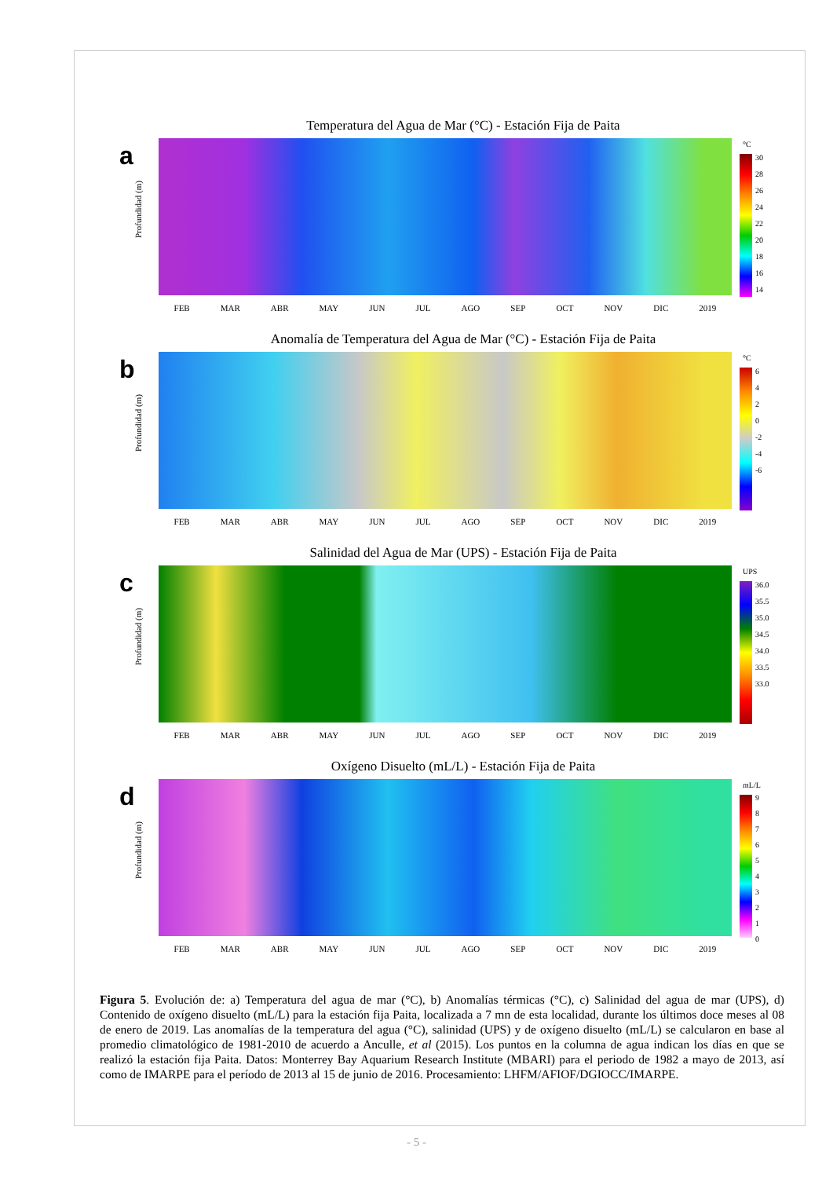a
Temperatura del Agua de Mar (°C) - Estación Fija de Paita
Profundidad (m)
FEB MAR ABR MAY JUN JUL AGO SEP OCT NOV DIC 2019
°C
30
28
26
24
22
20
18
16
14
b
Anomalía de Temperatura del Agua de Mar (°C) - Estación Fija de Paita
Profundidad (m)
FEB MAR ABR MAY JUN JUL AGO SEP OCT NOV DIC 2019
°C
6
4
2
0
-2
-4
-6
c
Salinidad del Agua de Mar (UPS) - Estación Fija de Paita
Profundidad (m)
FEB MAR ABR MAY JUN JUL AGO SEP OCT NOV DIC 2019
UPS
36.0
35.5
35.0
34.5
34.0
33.5
33.0
d
Oxígeno Disuelto (mL/L) - Estación Fija de Paita
Profundidad (m)
FEB MAR ABR MAY JUN JUL AGO SEP OCT NOV DIC 2019
mL/L
9
8
7
6
5
4
3
2
1
0
Figura 5. Evolución de: a) Temperatura del agua de mar (°C), b) Anomalías térmicas (°C), c) Salinidad del agua de mar (UPS), d) Contenido de oxígeno disuelto (mL/L) para la estación fija Paita, localizada a 7 mn de esta localidad, durante los últimos doce meses al 08 de enero de 2019. Las anomalías de la temperatura del agua (°C), salinidad (UPS) y de oxígeno disuelto (mL/L) se calcularon en base al promedio climatológico de 1981-2010 de acuerdo a Anculle, et al (2015). Los puntos en la columna de agua indican los días en que se realizó la estación fija Paita. Datos: Monterrey Bay Aquarium Research Institute (MBARI) para el periodo de 1982 a mayo de 2013, así como de IMARPE para el período de 2013 al 15 de junio de 2016. Procesamiento: LHFM/AFIOF/DGIOCC/IMARPE.
- 5 -